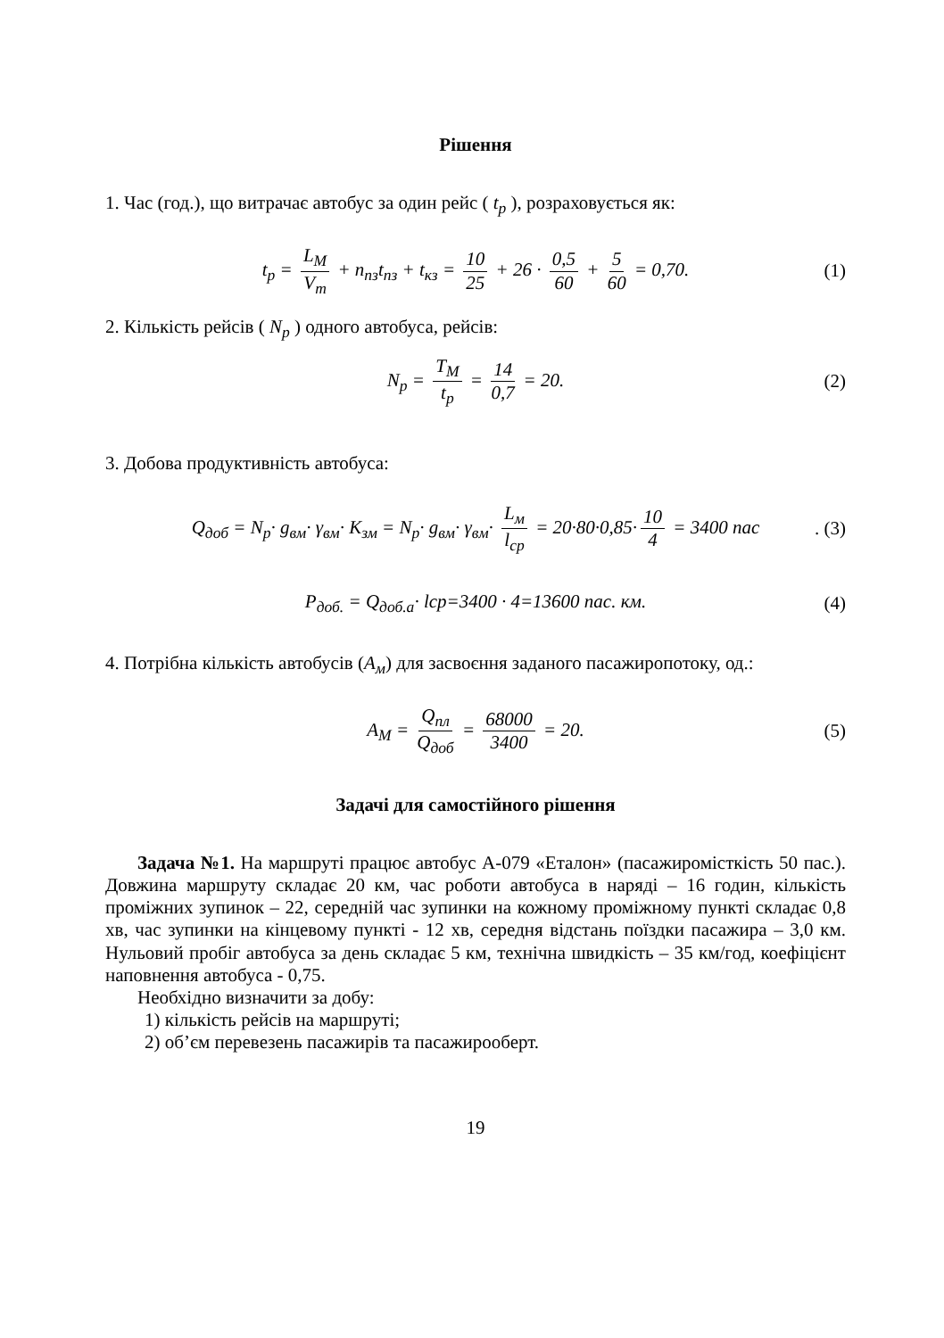Рішення
1. Час (год.), що витрачає автобус за один рейс ( t<sub>p</sub> ), розраховується як:
t<sub>p</sub> = L<sub>M</sub> V<sub>m</sub> + n<sub>пз</sub>t<sub>пз</sub> + t<sub>кз</sub> = 10 25 + 26 · 0,5 60 + 5 60 = 0,70. (1)
2. Кількість рейсів ( N<sub>p</sub> ) одного автобуса, рейсів:
N<sub>p</sub> = T<sub>M</sub> t<sub>p</sub> = 14 0,7 = 20. (2)
3. Добова продуктивність автобуса:
Q<sub>доб</sub> = N<sub>p</sub>· g<sub>вм</sub>· γ<sub>вм</sub>· K<sub>зм</sub> = N<sub>p</sub>· g<sub>вм</sub>· γ<sub>вм</sub>· L<sub>м</sub> l<sub>ср</sub> = 20·80·0,85· 10 4 = 3400 пас. (3)
P<sub>доб.</sub> = Q<sub>доб.а</sub>· lcp=3400 · 4=13600 пас. км. (4)
4. Потрібна кількість автобусів (А<sub>м</sub>) для засвоєння заданого пасажиропотоку, од.:
A<sub>M</sub> = Q<sub>пл</sub> Q<sub>доб</sub> = 68000 3400 = 20. (5)
Задачі для самостійного рішення
Задача №1. На маршруті працює автобус А-079 «Еталон» (пасажиромісткість 50 пас.). Довжина маршруту складає 20 км, час роботи автобуса в наряді – 16 годин, кількість проміжних зупинок – 22, середній час зупинки на кожному проміжному пункті складає 0,8 хв, час зупинки на кінцевому пункті - 12 хв, середня відстань поїздки пасажира – 3,0 км. Нульовий пробіг автобуса за день складає 5 км, технічна швидкість – 35 км/год, коефіцієнт наповнення автобуса - 0,75.
Необхідно визначити за добу:
1) кількість рейсів на маршруті;
2) об’єм перевезень пасажирів та пасажирооберт.
19